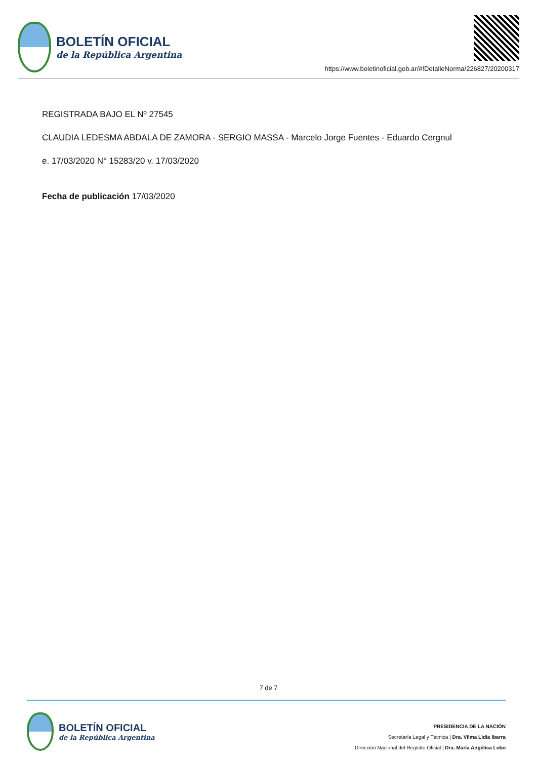BOLETÍN OFICIAL
de la República Argentina
https://www.boletinoficial.gob.ar/#!DetalleNorma/226827/20200317
REGISTRADA BAJO EL Nº 27545
CLAUDIA LEDESMA ABDALA DE ZAMORA - SERGIO MASSA - Marcelo Jorge Fuentes - Eduardo Cergnul
e. 17/03/2020 N° 15283/20 v. 17/03/2020
Fecha de publicación 17/03/2020
7 de 7
BOLETÍN OFICIAL
de la República Argentina
PRESIDENCIA DE LA NACIÓN
Secretaría Legal y Técnica | Dra. Vilma Lidia Ibarra
Dirección Nacional del Registro Oficial | Dra. María Angélica Lobo